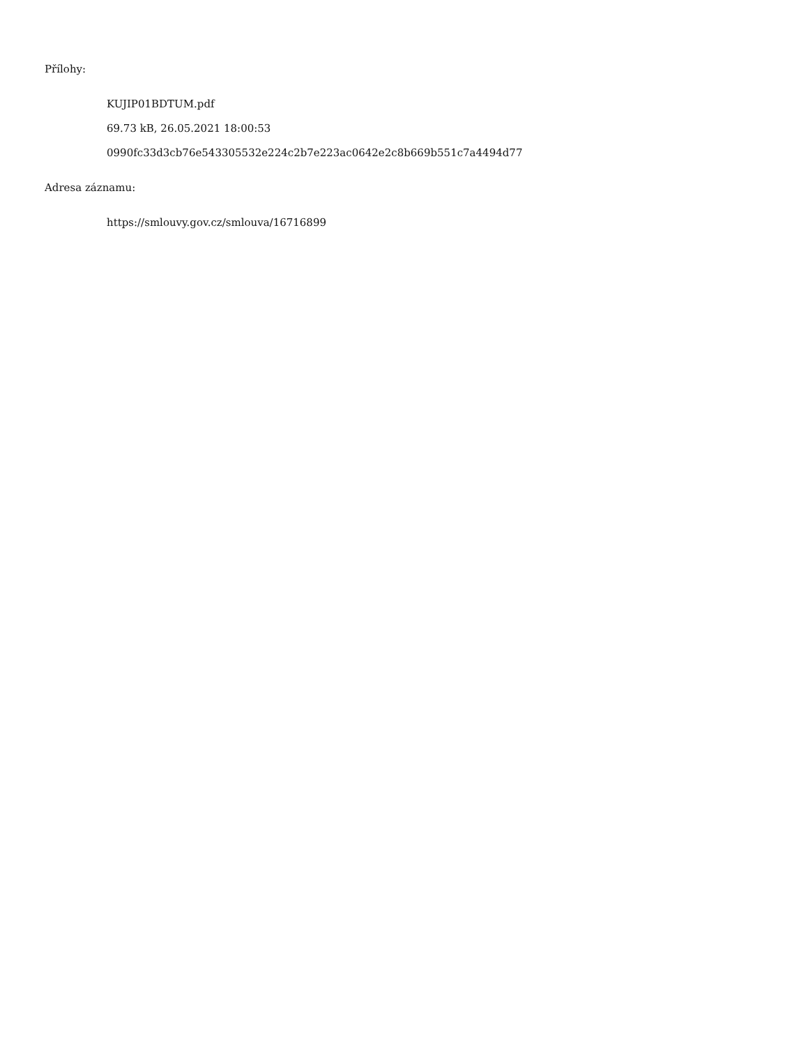Přílohy:
KUJIP01BDTUM.pdf
69.73 kB, 26.05.2021 18:00:53
0990fc33d3cb76e543305532e224c2b7e223ac0642e2c8b669b551c7a4494d77
Adresa záznamu:
https://smlouvy.gov.cz/smlouva/16716899